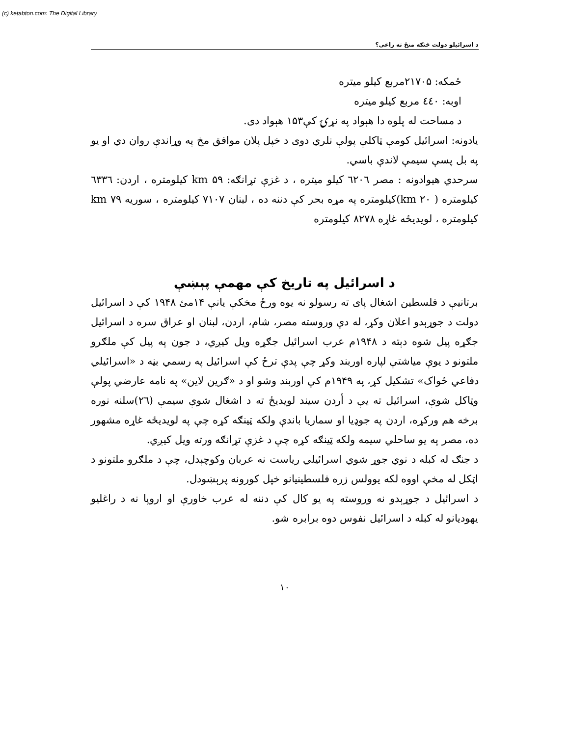(c) ketabton.com: The Digital Library
د اسرائیلو دولت څنګه منځ ته راغی؟
ځمکه: ۲۱۷۰۵مربع کیلو میتره
اوبه: ٤٤٠ مربع کیلو میتره
د مساحت له پلوه دا هېواد په نړۍ کې۱۵۳ هېواد دی.
یادونه: اسرائیل کومې ټاکلې پولې نلري دوی د خپل پلان موافق مخ په وړاندې روان دي او یو په بل پسې سیمې لاندې باسي.
سرحدي هیوادونه : مصر ٦٢٠٦ کیلو میتره ، د غزې تړانګه: ۵۹ km کیلومتره ، اردن: ٦٣٣٦ کیلومتره ( ۲۰ km)کیلومتره په مړه بحر کې دننه ده ، لبنان ۷۱۰۷ کیلومتره ، سوریه ۷۹ km کیلومتره ، لویدیځه غاړه ۸۲۷۸ کیلومتره
د اسرائیل په تاریخ کې مهمې پېښې
برتانیې د فلسطین اشغال پای ته رسولو نه یوه ورځ مخکې یانې ۱۴مئ ۱۹۴۸ کې د اسرائیل دولت د جوړېدو اعلان وکړ، له دې وروسته مصر، شام، اردن، لبنان او عراق سره د اسرائیل جګړه پیل شوه دېته د ۱۹۴۸م عرب اسرائیل جګړه ویل کیږي، د جون په پیل کې ملګرو ملتونو د یوې میاشتې لپاره اوربند وکړ چې پدې ترځ کې اسرائیل په رسمي بڼه د «اسرائیلي دفاعي ځواک» تشکیل کړ، په ۱۹۴۹م کې اوربند وشو او د «ګرین لاین» په نامه عارضي پولې وټاکل شوې، اسرائیل ته یې د أردن سیند لویدیځ ته د اشغال شوې سیمې (۲٦)سلنه نوره برخه هم ورکړه، اردن په جوډیا او سماریا باندې ولکه ټینګه کړه چې په لویدیځه غاړه مشهور ده، مصر په یو ساحلي سیمه ولکه ټینګه کړه چې د غزې تړانګه ورته ویل کیږي.
د جنګ له کبله د نوي جوړ شوي اسرائیلي ریاست نه عربان وکوچېدل، چې د ملګرو ملتونو د اټکل له مخې اووه لکه یوولس زره فلسطینیانو خپل کورونه پرېښودل.
د اسرائیل د جوړېدو نه وروسته په یو کال کې دننه له عرب خاورې او اروپا نه د راغلیو یهودیانو له کبله د اسرائیل نفوس دوه برابره شو.
۱۰